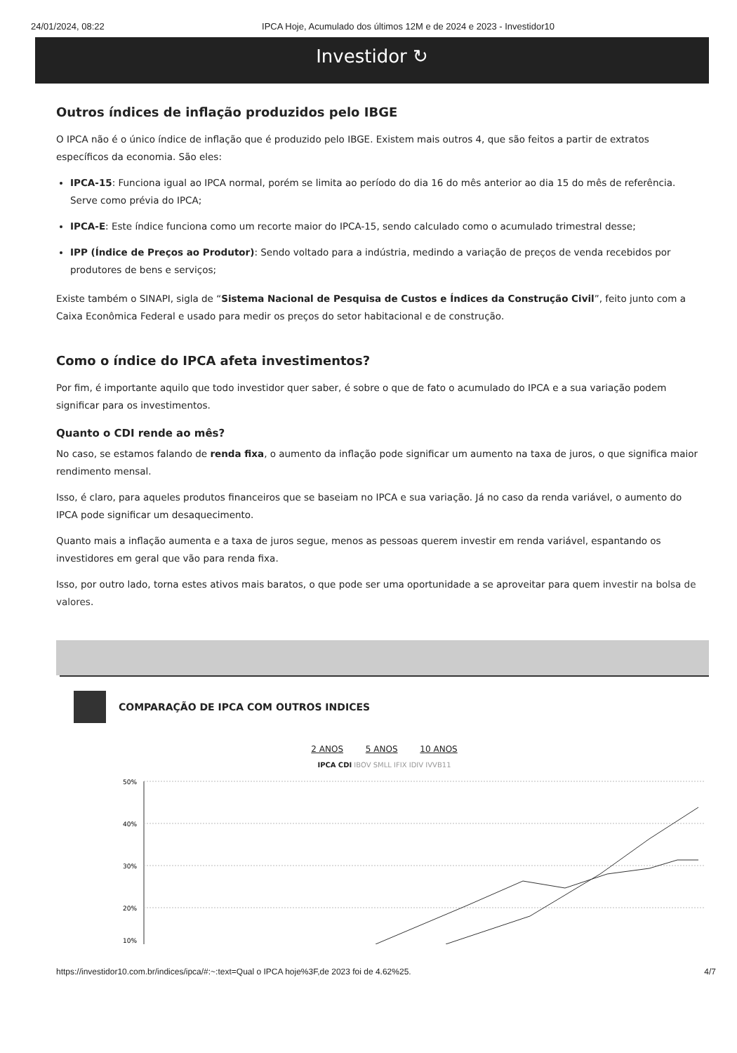24/01/2024, 08:22 IPCA Hoje, Acumulado dos últimos 12M e de 2024 e 2023 - Investidor10
Investidor ↻
Outros índices de inflação produzidos pelo IBGE
O IPCA não é o único índice de inflação que é produzido pelo IBGE. Existem mais outros 4, que são feitos a partir de extratos específicos da economia. São eles:
IPCA-15: Funciona igual ao IPCA normal, porém se limita ao período do dia 16 do mês anterior ao dia 15 do mês de referência. Serve como prévia do IPCA;
IPCA-E: Este índice funciona como um recorte maior do IPCA-15, sendo calculado como o acumulado trimestral desse;
IPP (Índice de Preços ao Produtor): Sendo voltado para a indústria, medindo a variação de preços de venda recebidos por produtores de bens e serviços;
Existe também o SINAPI, sigla de “Sistema Nacional de Pesquisa de Custos e Índices da Construção Civil”, feito junto com a Caixa Econômica Federal e usado para medir os preços do setor habitacional e de construção.
Como o índice do IPCA afeta investimentos?
Por fim, é importante aquilo que todo investidor quer saber, é sobre o que de fato o acumulado do IPCA e a sua variação podem significar para os investimentos.
Quanto o CDI rende ao mês?
No caso, se estamos falando de renda fixa, o aumento da inflação pode significar um aumento na taxa de juros, o que significa maior rendimento mensal.
Isso, é claro, para aqueles produtos financeiros que se baseiam no IPCA e sua variação. Já no caso da renda variável, o aumento do IPCA pode significar um desaquecimento.
Quanto mais a inflação aumenta e a taxa de juros segue, menos as pessoas querem investir em renda variável, espantando os investidores em geral que vão para renda fixa.
Isso, por outro lado, torna estes ativos mais baratos, o que pode ser uma oportunidade a se aproveitar para quem investir na bolsa de valores.
COMPARAÇÃO DE IPCA COM OUTROS INDICES
2 ANOS 5 ANOS 10 ANOS
IPCA CDI IBOV SMLL IFIX IDIV IVVB11
50%
40%
30%
20%
10%
https://investidor10.com.br/indices/ipca/#:~:text=Qual o IPCA hoje%3F,de 2023 foi de 4.62%25. 4/7